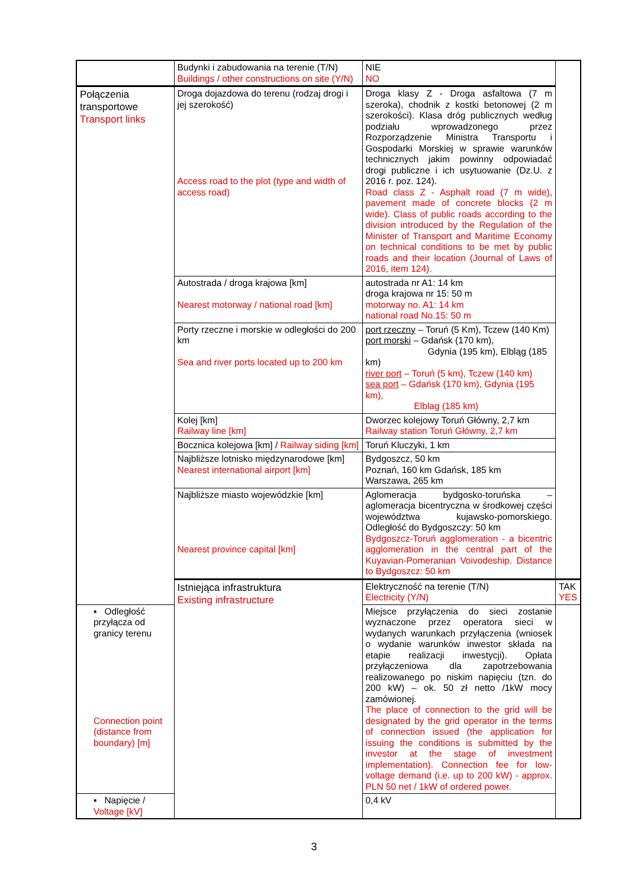| | Budynki i zabudowania na terenie (T/N) Buildings / other constructions on site (Y/N) | NIE NO | |
| Połączenia transportowe Transport links | Droga dojazdowa do terenu (rodzaj drogi i jej szerokość) Access road to the plot (type and width of access road) | Droga klasy Z - Droga asfaltowa (7 m szeroka), chodnik z kostki betonowej (2 m szerokości). Klasa dróg publicznych według podziału wprowadzonego przez Rozporządzenie Ministra Transportu i Gospodarki Morskiej w sprawie warunków technicznych jakim powinny odpowiadać drogi publiczne i ich usytuowanie (Dz.U. z 2016 r. poz. 124). Road class Z - Asphalt road (7 m wide), pavement made of concrete blocks (2 m wide). Class of public roads according to the division introduced by the Regulation of the Minister of Transport and Maritime Economy on technical conditions to be met by public roads and their location (Journal of Laws of 2016, item 124). | |
| | Autostrada / droga krajowa [km] Nearest motorway / national road [km] | autostrada nr A1: 14 km droga krajowa nr 15: 50 m motorway no. A1: 14 km national road No.15: 50 m | |
| | Porty rzeczne i morskie w odległości do 200 km Sea and river ports located up to 200 km | port rzeczny – Toruń (5 Km), Tczew (140 Km) port morski – Gdańsk (170 km), Gdynia (195 km), Elbląg (185 km) river port – Toruń (5 km), Tczew (140 km) sea port – Gdańsk (170 km), Gdynia (195 km), Elblag (185 km) | |
| | Kolej [km] Railway line [km] | Dworzec kolejowy Toruń Główny, 2,7 km Railway station Toruń Główny, 2,7 km | |
| | Bocznica kolejowa [km] / Railway siding [km] | Toruń Kluczyki, 1 km | |
| | Najbliższe lotnisko międzynarodowe [km] Nearest international airport [km] | Bydgoszcz, 50 km Poznań, 160 km Gdańsk, 185 km Warszawa, 265 km | |
| | Najbliższe miasto wojewódzkie [km] Nearest province capital [km] | Aglomeracja bydgosko-toruńska – aglomeracja bicentryczna w środkowej części województwa kujawsko-pomorskiego. Odległość do Bydgoszczy: 50 km Bydgoszcz-Toruń agglomeration - a bicentric agglomeration in the central part of the Kuyavian-Pomeranian Voivodeship. Distance to Bydgoszcz: 50 km | |
| | Istniejąca infrastruktura Existing infrastructure | Elektryczność na terenie (T/N) Electricity (Y/N) | TAK YES |
| ▪ Odległość przyłącza od granicy terenu Connection point (distance from boundary) [m] | | Miejsce przyłączenia do sieci zostanie wyznaczone przez operatora sieci w wydanych warunkach przyłączenia (wniosek o wydanie warunków inwestor składa na etapie realizacji inwestycji). Opłata przyłączeniowa dla zapotrzebowania realizowanego po niskim napięciu (tzn. do 200 kW) – ok. 50 zł netto /1kW mocy zamówionej. The place of connection to the grid will be designated by the grid operator in the terms of connection issued (the application for issuing the conditions is submitted by the investor at the stage of investment implementation). Connection fee for low-voltage demand (i.e. up to 200 kW) - approx. PLN 50 net / 1kW of ordered power. | |
| ▪ Napięcie / Voltage [kV] | | 0,4 kV | |
3